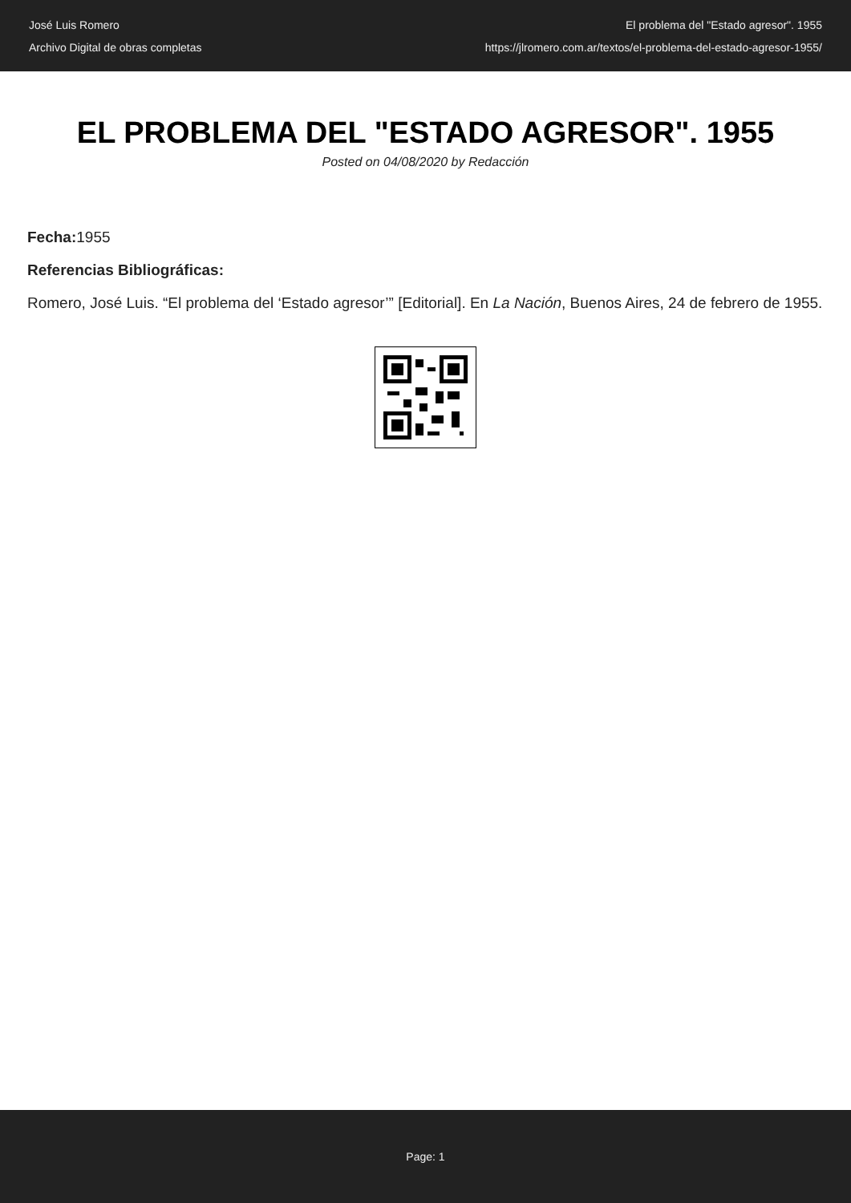José Luis Romero
Archivo Digital de obras completas
El problema del "Estado agresor". 1955
https://jlromero.com.ar/textos/el-problema-del-estado-agresor-1955/
EL PROBLEMA DEL "ESTADO AGRESOR". 1955
Posted on 04/08/2020 by Redacción
Fecha: 1955
Referencias Bibliográficas:
Romero, José Luis. “El problema del ‘Estado agresor’” [Editorial]. En La Nación, Buenos Aires, 24 de febrero de 1955.
Page: 1